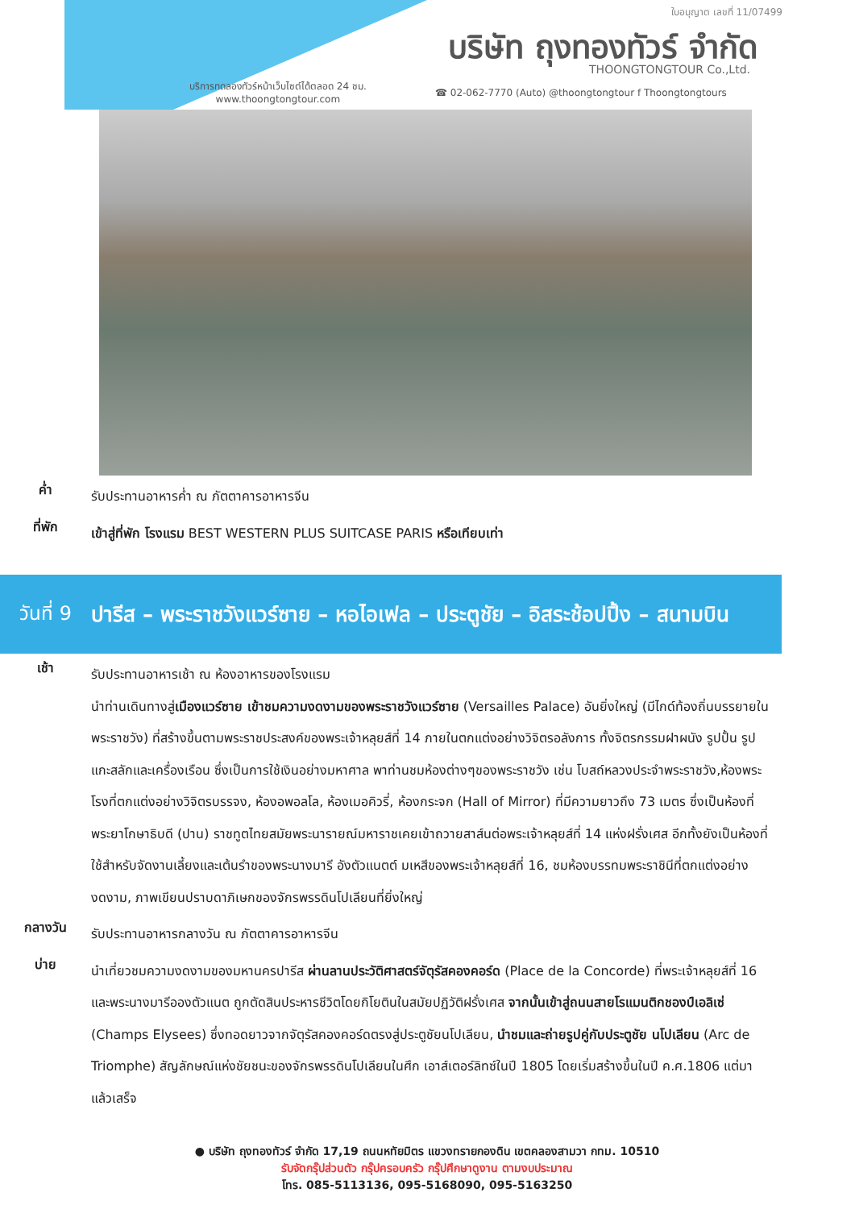ใบอนุญาต เลขที่ 11/07499
บริษัท ถุงทองทัวร์ จำกัด
THOONGTONGTOUR Co.,Ltd.
บริการทดลองทัวร์หน้าเว็บไซต์ได้ตลอด 24 ชม.
www.thoongtongtour.com
☎ 02-062-7770 (Auto) @thoongtongtour f Thoongtongtours
ค่ำ
รับประทานอาหารค่ำ ณ ภัตตาคารอาหารจีน
ที่พัก
เข้าสู่ที่พัก โรงแรม BEST WESTERN PLUS SUITCASE PARIS หรือเทียบเท่า
วันที่ 9
ปารีส – พระราชวังแวร์ซาย – หอไอเฟล – ประตูชัย – อิสระช้อปปิ้ง – สนามบิน
เช้า
รับประทานอาหารเช้า ณ ห้องอาหารของโรงแรม
นำท่านเดินทางสู่เมืองแวร์ซาย เข้าชมความงดงามของพระราชวังแวร์ซาย (Versailles Palace) อันยิ่งใหญ่ (มีไกด์ท้องถิ่นบรรยายในพระราชวัง) ที่สร้างขึ้นตามพระราชประสงค์ของพระเจ้าหลุยส์ที่ 14 ภายในตกแต่งอย่างวิจิตรอลังการ ทั้งจิตรกรรมฝาผนัง รูปปั้น รูปแกะสลักและเครื่องเรือน ซึ่งเป็นการใช้เงินอย่างมหาศาล พาท่านชมห้องต่างๆของพระราชวัง เช่น โบสถ์หลวงประจำพระราชวัง,ห้องพระโรงที่ตกแต่งอย่างวิจิตรบรรจง, ห้องอพอลโล, ห้องเมอคิวรี่, ห้องกระจก (Hall of Mirror) ที่มีความยาวถึง 73 เมตร ซึ่งเป็นห้องที่พระยาโกษาธิบดี (ปาน) ราชทูตไทยสมัยพระนารายณ์มหาราชเคยเข้าถวายสาส์นต่อพระเจ้าหลุยส์ที่ 14 แห่งฝรั่งเศส อีกทั้งยังเป็นห้องที่ใช้สำหรับจัดงานเลี้ยงและเต้นรำของพระนางมารี อังตัวแนตต์ มเหสีของพระเจ้าหลุยส์ที่ 16, ชมห้องบรรทมพระราชินีที่ตกแต่งอย่างงดงาม, ภาพเขียนปราบดาภิเษกของจักรพรรดินโปเลียนที่ยิ่งใหญ่
กลางวัน
รับประทานอาหารกลางวัน ณ ภัตตาคารอาหารจีน
บ่าย
นำเที่ยวชมความงดงามของมหานครปารีส ผ่านลานประวัติศาสตร์จัตุรัสคองคอร์ด (Place de la Concorde) ที่พระเจ้าหลุยส์ที่ 16 และพระนางมารีอองตัวแนต ถูกตัดสินประหารชีวิตโดยกิโยตินในสมัยปฏิวัติฝรั่งเศส จากนั้นเข้าสู่ถนนสายโรแมนติกชองป์เอลิเซ่ (Champs Elysees) ซึ่งทอดยาวจากจัตุรัสคองคอร์ดตรงสู่ประตูชัยนโปเลียน, นำชมและถ่ายรูปคู่กับประตูชัย นโปเลียน (Arc de Triomphe) สัญลักษณ์แห่งชัยชนะของจักรพรรดินโปเลียนในศึก เอาส์เตอร์ลิทซ์ในปี 1805 โดยเริ่มสร้างขึ้นในปี ค.ศ.1806 แต่มาแล้วเสร็จ
● บริษัท ถุงทองทัวร์ จำกัด 17,19 ถนนหทัยมิตร แขวงทรายกองดิน เขตคลองสามวา กทม. 10510
รับจัดกรุ๊ปส่วนตัว กรุ๊ปครอบครัว กรุ๊ปศึกษาดูงาน ตามงบประมาณ
โทร. 085-5113136, 095-5168090, 095-5163250